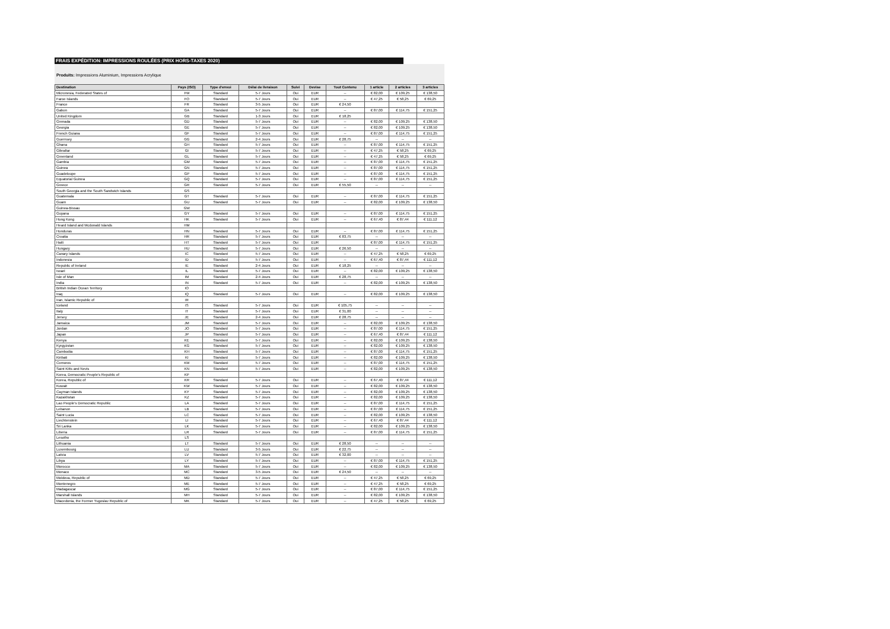FRAIS EXPÉDITION: IMPRESSIONS ROULÉES (PRIX HORS-TAXES 2020)
Produits: Impressions Aluminium, Impressions Acrylique
| Destination | Pays (ISO) | Type d'envoi | Délai de livraison | Suivi | Devise | Tout Contenu | 1 article | 2 articles | 3 articles |
| --- | --- | --- | --- | --- | --- | --- | --- | --- | --- |
| Micronesia, Federated States of | FM | Standard | 5-7 Jours | Oui | EUR | -- | € 82,00 | € 109,25 | € 138,50 |
| Faroe Islands | FO | Standard | 5-7 Jours | Oui | EUR | -- | € 47,25 | € 58,25 | € 69,25 |
| France | FR | Standard | 3-5 Jours | Oui | EUR | € 24,50 | | | |
| Gabon | GA | Standard | 5-7 Jours | Oui | EUR | -- | € 87,00 | € 114,75 | € 151,25 |
| United Kingdom | GB | Standard | 1-3 Jours | Oui | EUR | € 18,25 | | | |
| Grenada | GD | Standard | 5-7 Jours | Oui | EUR | -- | € 82,00 | € 109,25 | € 138,50 |
| Georgia | GE | Standard | 5-7 Jours | Oui | EUR | -- | € 82,00 | € 109,25 | € 138,50 |
| French Guiana | GF | Standard | 5-7 Jours | Oui | EUR | -- | € 87,00 | € 114,75 | € 151,25 |
| Guernsey | GG | Standard | 2-4 Jours | Oui | EUR | € 28,75 | -- | -- | -- |
| Ghana | GH | Standard | 5-7 Jours | Oui | EUR | -- | € 87,00 | € 114,75 | € 151,25 |
| Gibraltar | GI | Standard | 5-7 Jours | Oui | EUR | -- | € 47,25 | € 58,25 | € 69,25 |
| Greenland | GL | Standard | 5-7 Jours | Oui | EUR | -- | € 47,25 | € 58,25 | € 69,25 |
| Gambia | GM | Standard | 5-7 Jours | Oui | EUR | -- | € 87,00 | € 114,75 | € 151,25 |
| Guinea | GN | Standard | 5-7 Jours | Oui | EUR | -- | € 87,00 | € 114,75 | € 151,25 |
| Guadeloupe | GP | Standard | 5-7 Jours | Oui | EUR | -- | € 87,00 | € 114,75 | € 151,25 |
| Equatorial Guinea | GQ | Standard | 5-7 Jours | Oui | EUR | -- | € 87,00 | € 114,75 | € 151,25 |
| Greece | GR | Standard | 5-7 Jours | Oui | EUR | € 55,50 | -- | -- | -- |
| South Georgia and the South Sandwich Islands | GS | | | | | | | | |
| Guatemala | GT | Standard | 5-7 Jours | Oui | EUR | -- | € 87,00 | € 114,75 | € 151,25 |
| Guam | GU | Standard | 5-7 Jours | Oui | EUR | -- | € 82,00 | € 109,25 | € 138,50 |
| Guinea-Bissau | GW | | | | | | | | |
| Guyana | GY | Standard | 5-7 Jours | Oui | EUR | -- | € 87,00 | € 114,75 | € 151,25 |
| Hong Kong | HK | Standard | 5-7 Jours | Oui | EUR | -- | € 67,40 | € 87,44 | € 111,12 |
| Heard Island and Mcdonald Islands | HM | | | | | | | | |
| Honduras | HN | Standard | 5-7 Jours | Oui | EUR | -- | € 87,00 | € 114,75 | € 151,25 |
| Croatia | HR | Standard | 5-7 Jours | Oui | EUR | € 83,75 | -- | -- | -- |
| Haiti | HT | Standard | 5-7 Jours | Oui | EUR | | € 87,00 | € 114,75 | € 151,25 |
| Hungary | HU | Standard | 5-7 Jours | Oui | EUR | € 26,50 | -- | -- | -- |
| Canary Islands | IC | Standard | 5-7 Jours | Oui | EUR | -- | € 47,25 | € 58,25 | € 69,25 |
| Indonesia | ID | Standard | 5-7 Jours | Oui | EUR | -- | € 67,40 | € 87,44 | € 111,12 |
| Republic of Ireland | IE | Standard | 2-4 Jours | Oui | EUR | € 18,25 | -- | -- | -- |
| Israel | IL | Standard | 5-7 Jours | Oui | EUR | -- | € 82,00 | € 109,25 | € 138,50 |
| Isle of Man | IM | Standard | 2-4 Jours | Oui | EUR | € 28,75 | -- | -- | -- |
| India | IN | Standard | 5-7 Jours | Oui | EUR | -- | € 82,00 | € 109,25 | € 138,50 |
| British Indian Ocean Territory | IO | | | | | | | | |
| Iraq | IQ | Standard | 5-7 Jours | Oui | EUR | -- | € 82,00 | € 109,25 | € 138,50 |
| Iran, Islamic Republic of | IR | | | | | | | | |
| Iceland | IS | Standard | 5-7 Jours | Oui | EUR | € 105,75 | -- | -- | -- |
| Italy | IT | Standard | 5-7 Jours | Oui | EUR | € 31,00 | -- | -- | -- |
| Jersey | JE | Standard | 2-4 Jours | Oui | EUR | € 28,75 | -- | -- | -- |
| Jamaica | JM | Standard | 5-7 Jours | Oui | EUR | -- | € 82,00 | € 109,25 | € 138,50 |
| Jordan | JO | Standard | 5-7 Jours | Oui | EUR | -- | € 87,00 | € 114,75 | € 151,25 |
| Japan | JP | Standard | 5-7 Jours | Oui | EUR | -- | € 67,40 | € 87,44 | € 111,12 |
| Kenya | KE | Standard | 5-7 Jours | Oui | EUR | -- | € 82,00 | € 109,25 | € 138,50 |
| Kyrgyzstan | KG | Standard | 5-7 Jours | Oui | EUR | -- | € 82,00 | € 109,25 | € 138,50 |
| Cambodia | KH | Standard | 5-7 Jours | Oui | EUR | -- | € 87,00 | € 114,75 | € 151,25 |
| Kiribati | KI | Standard | 5-7 Jours | Oui | EUR | -- | € 82,00 | € 109,25 | € 138,50 |
| Comoros | KM | Standard | 5-7 Jours | Oui | EUR | -- | € 87,00 | € 114,75 | € 151,25 |
| Saint Kitts and Nevis | KN | Standard | 5-7 Jours | Oui | EUR | -- | € 82,00 | € 109,25 | € 138,50 |
| Korea, Democratic People's Republic of | KP | | | | | | | | |
| Korea, Republic of | KR | Standard | 5-7 Jours | Oui | EUR | -- | € 67,40 | € 87,44 | € 111,12 |
| Kuwait | KW | Standard | 5-7 Jours | Oui | EUR | -- | € 82,00 | € 109,25 | € 138,50 |
| Cayman Islands | KY | Standard | 5-7 Jours | Oui | EUR | -- | € 82,00 | € 109,25 | € 138,50 |
| Kazakhstan | KZ | Standard | 5-7 Jours | Oui | EUR | -- | € 82,00 | € 109,25 | € 138,50 |
| Lao People's Democratic Republic | LA | Standard | 5-7 Jours | Oui | EUR | -- | € 87,00 | € 114,75 | € 151,25 |
| Lebanon | LB | Standard | 5-7 Jours | Oui | EUR | -- | € 87,00 | € 114,75 | € 151,25 |
| Saint Lucia | LC | Standard | 5-7 Jours | Oui | EUR | -- | € 82,00 | € 109,25 | € 138,50 |
| Liechtenstein | LI | Standard | 5-7 Jours | Oui | EUR | -- | € 67,40 | € 87,44 | € 111,12 |
| Sri Lanka | LK | Standard | 5-7 Jours | Oui | EUR | -- | € 82,00 | € 109,25 | € 138,50 |
| Liberia | LR | Standard | 5-7 Jours | Oui | EUR | -- | € 87,00 | € 114,75 | € 151,25 |
| Lesotho | LS | | | | | | | | |
| Lithuania | LT | Standard | 5-7 Jours | Oui | EUR | € 28,50 | -- | -- | -- |
| Luxembourg | LU | Standard | 3-5 Jours | Oui | EUR | € 22,75 | -- | -- | -- |
| Latvia | LV | Standard | 5-7 Jours | Oui | EUR | € 32,00 | -- | -- | -- |
| Libya | LY | Standard | 5-7 Jours | Oui | EUR | -- | € 87,00 | € 114,75 | € 151,25 |
| Morocco | MA | Standard | 5-7 Jours | Oui | EUR | -- | € 82,00 | € 109,25 | € 138,50 |
| Monaco | MC | Standard | 3-5 Jours | Oui | EUR | € 24,50 | -- | -- | -- |
| Moldova, Republic of | MD | Standard | 5-7 Jours | Oui | EUR | -- | € 47,25 | € 58,25 | € 69,25 |
| Montenegro | ME | Standard | 5-7 Jours | Oui | EUR | -- | € 47,25 | € 58,25 | € 69,25 |
| Madagascar | MG | Standard | 5-7 Jours | Oui | EUR | -- | € 87,00 | € 114,75 | € 151,25 |
| Marshall Islands | MH | Standard | 5-7 Jours | Oui | EUR | -- | € 82,00 | € 109,25 | € 138,50 |
| Macedonia, the Former Yugoslav Republic of | MK | Standard | 5-7 Jours | Oui | EUR | -- | € 47,25 | € 58,25 | € 69,25 |